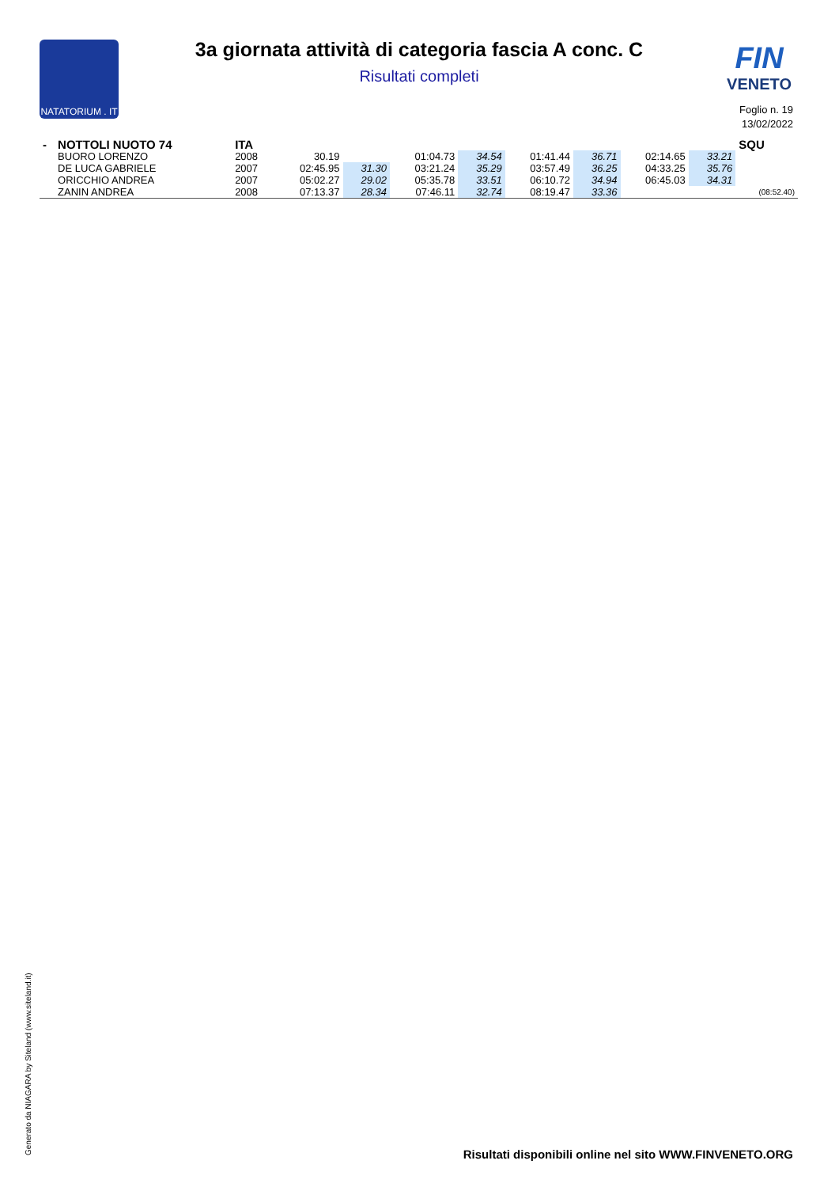NATATORIUM . IT
3a giornata attività di categoria fascia A conc. C
Risultati completi
FIN
VENETO
Foglio n. 19
13/02/2022
| - | NOTTOLI NUOTO 74 | ITA | | | | | | | | | SQU |
| | BUORO LORENZO | 2008 | 30.19 | | 01:04.73 | 34.54 | 01:41.44 | 36.71 | 02:14.65 | 33.21 | |
| | DE LUCA GABRIELE | 2007 | 02:45.95 | 31.30 | 03:21.24 | 35.29 | 03:57.49 | 36.25 | 04:33.25 | 35.76 | |
| | ORICCHIO ANDREA | 2007 | 05:02.27 | 29.02 | 05:35.78 | 33.51 | 06:10.72 | 34.94 | 06:45.03 | 34.31 | |
| | ZANIN ANDREA | 2008 | 07:13.37 | 28.34 | 07:46.11 | 32.74 | 08:19.47 | 33.36 | | | (08:52.40) |
Generato da NIAGARA by Siteland (www.siteland.it)
Risultati disponibili online nel sito WWW.FINVENETO.ORG